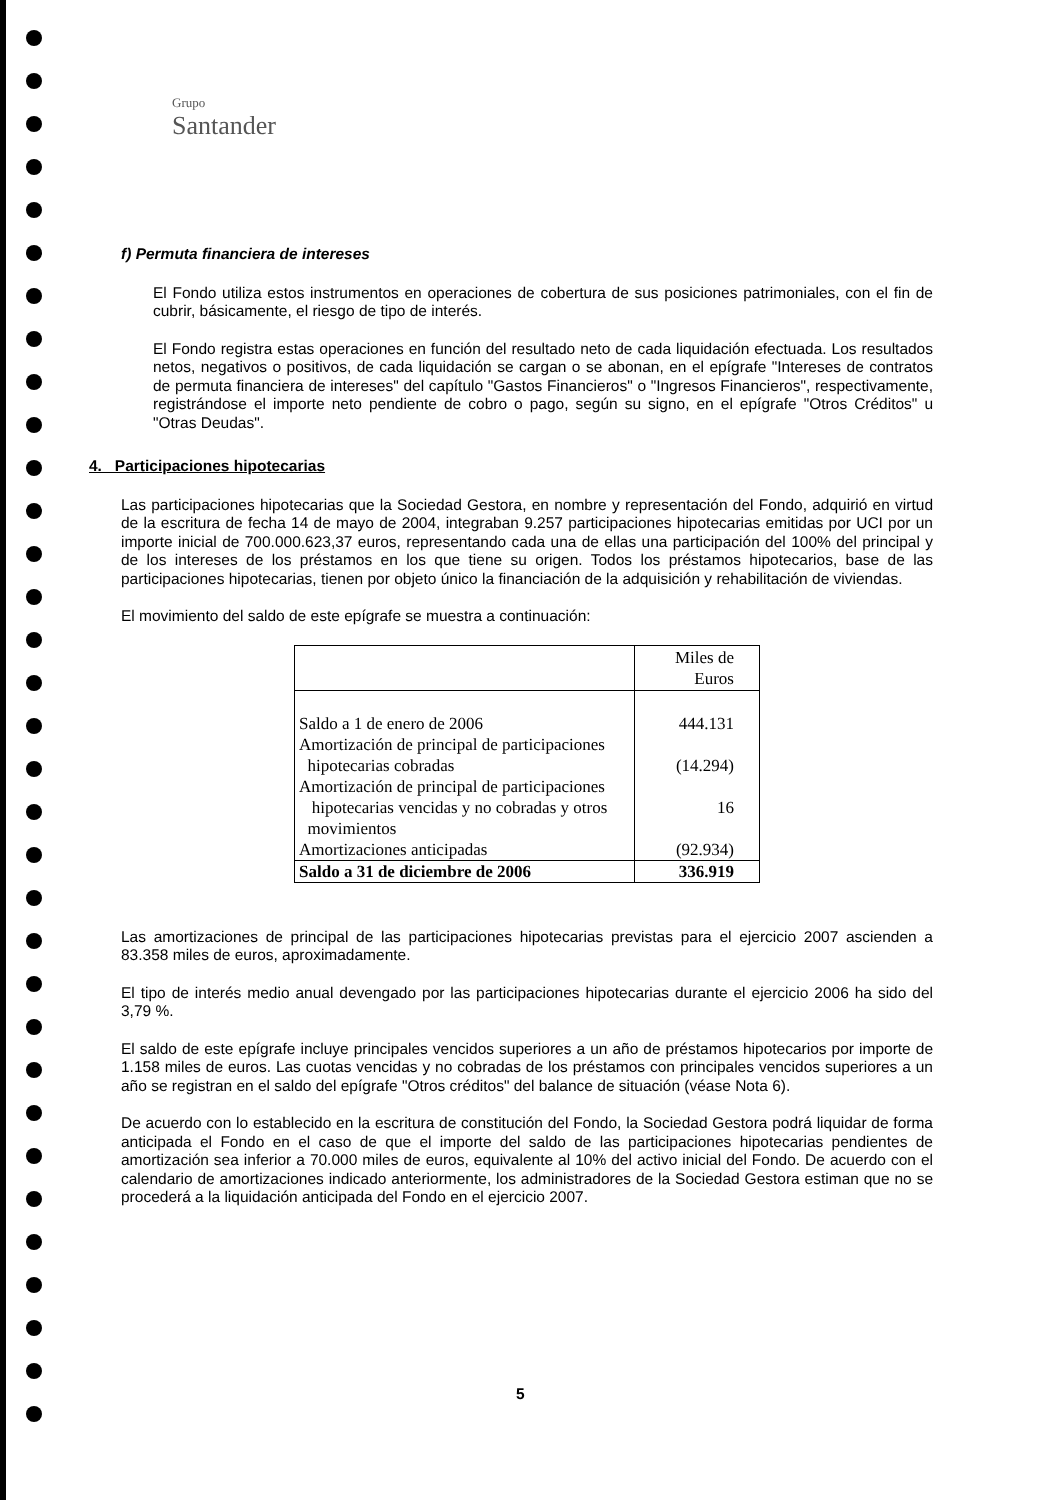Grupo
Santander
f) Permuta financiera de intereses
El Fondo utiliza estos instrumentos en operaciones de cobertura de sus posiciones patrimoniales, con el fin de cubrir, básicamente, el riesgo de tipo de interés.
El Fondo registra estas operaciones en función del resultado neto de cada liquidación efectuada. Los resultados netos, negativos o positivos, de cada liquidación se cargan o se abonan, en el epígrafe "Intereses de contratos de permuta financiera de intereses" del capítulo "Gastos Financieros" o "Ingresos Financieros", respectivamente, registrándose el importe neto pendiente de cobro o pago, según su signo, en el epígrafe "Otros Créditos" u "Otras Deudas".
4. Participaciones hipotecarias
Las participaciones hipotecarias que la Sociedad Gestora, en nombre y representación del Fondo, adquirió en virtud de la escritura de fecha 14 de mayo de 2004, integraban 9.257 participaciones hipotecarias emitidas por UCI por un importe inicial de 700.000.623,37 euros, representando cada una de ellas una participación del 100% del principal y de los intereses de los préstamos en los que tiene su origen. Todos los préstamos hipotecarios, base de las participaciones hipotecarias, tienen por objeto único la financiación de la adquisición y rehabilitación de viviendas.
El movimiento del saldo de este epígrafe se muestra a continuación:
| | Miles de Euros |
| Saldo a 1 de enero de 2006 | 444.131 |
| Amortización de principal de participaciones hipotecarias cobradas | (14.294) |
| Amortización de principal de participaciones hipotecarias vencidas y no cobradas y otros movimientos | 16 |
| Amortizaciones anticipadas | (92.934) |
| Saldo a 31 de diciembre de 2006 | 336.919 |
Las amortizaciones de principal de las participaciones hipotecarias previstas para el ejercicio 2007 ascienden a 83.358 miles de euros, aproximadamente.
El tipo de interés medio anual devengado por las participaciones hipotecarias durante el ejercicio 2006 ha sido del 3,79 %.
El saldo de este epígrafe incluye principales vencidos superiores a un año de préstamos hipotecarios por importe de 1.158 miles de euros. Las cuotas vencidas y no cobradas de los préstamos con principales vencidos superiores a un año se registran en el saldo del epígrafe "Otros créditos" del balance de situación (véase Nota 6).
De acuerdo con lo establecido en la escritura de constitución del Fondo, la Sociedad Gestora podrá liquidar de forma anticipada el Fondo en el caso de que el importe del saldo de las participaciones hipotecarias pendientes de amortización sea inferior a 70.000 miles de euros, equivalente al 10% del activo inicial del Fondo. De acuerdo con el calendario de amortizaciones indicado anteriormente, los administradores de la Sociedad Gestora estiman que no se procederá a la liquidación anticipada del Fondo en el ejercicio 2007.
5